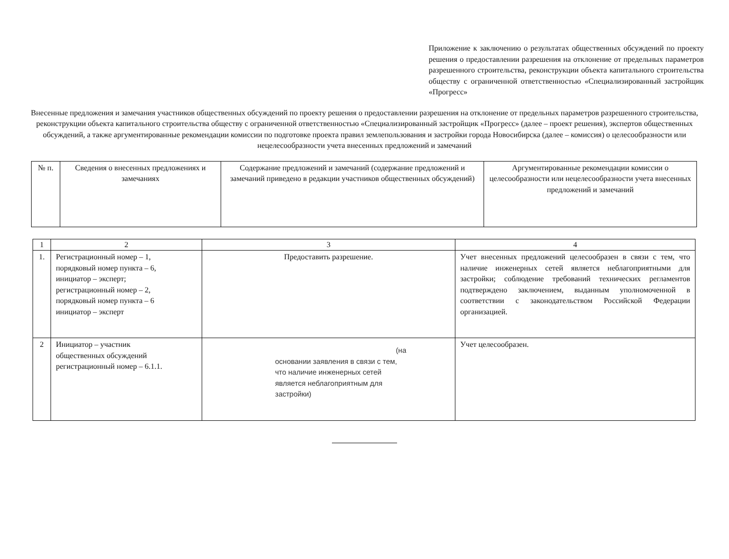Приложение к заключению о результатах общественных обсуждений по проекту решения о предоставлении разрешения на отклонение от предельных параметров разрешенного строительства, реконструкции объекта капитального строительства обществу с ограниченной ответственностью «Специализированный застройщик «Прогресс»
Внесенные предложения и замечания участников общественных обсуждений по проекту решения о предоставлении разрешения на отклонение от предельных параметров разрешенного строительства, реконструкции объекта капитального строительства обществу с ограниченной ответственностью «Специализированный застройщик «Прогресс» (далее – проект решения), экспертов общественных обсуждений, а также аргументированные рекомендации комиссии по подготовке проекта правил землепользования и застройки города Новосибирска (далее – комиссия) о целесообразности или нецелесообразности учета внесенных предложений и замечаний
| № п. | Сведения о внесенных предложениях и замечаниях | Содержание предложений и замечаний (содержание предложений и замечаний приведено в редакции участников общественных обсуждений) | Аргументированные рекомендации комиссии о целесообразности или нецелесообразности учета внесенных предложений и замечаний |
| 1 | 2 | 3 | 4 |
| 1. | Регистрационный номер – 1, порядковый номер пункта – 6, инициатор – эксперт; регистрационный номер – 2, порядковый номер пункта – 6 инициатор – эксперт | Предоставить разрешение. | Учет внесенных предложений целесообразен в связи с тем, что наличие инженерных сетей является неблагоприятными для застройки; соблюдение требований технических регламентов подтверждено заключением, выданным уполномоченной в соответствии с законодательством Российской Федерации организацией. |
| 2 | Инициатор – участник общественных обсуждений регистрационный номер – 6.1.1. | (на основании заявления в связи с тем, что наличие инженерных сетей является неблагоприятным для застройки) | Учет целесообразен. |